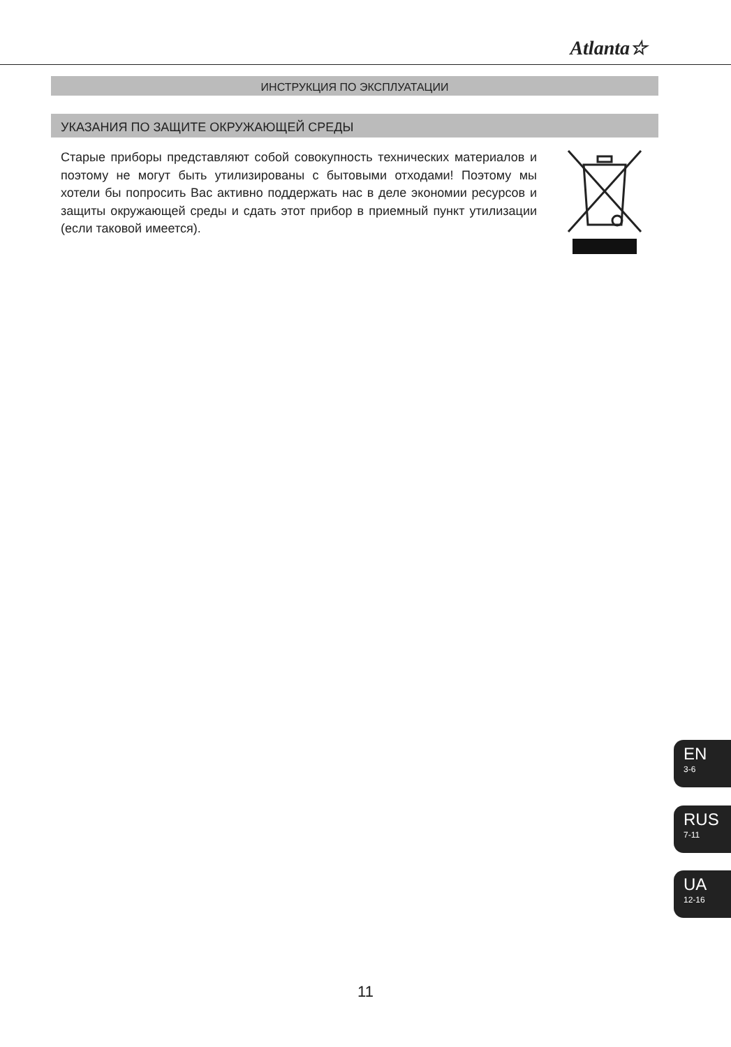Atlanta☆
ИНСТРУКЦИЯ ПО ЭКСПЛУАТАЦИИ
УКАЗАНИЯ ПО ЗАЩИТЕ ОКРУЖАЮЩЕЙ СРЕДЫ
Старые приборы представляют собой совокупность технических материалов и поэтому не могут быть утилизированы с бытовыми отходами! Поэтому мы хотели бы попросить Вас активно поддержать нас в деле экономии ресурсов и защиты окружающей среды и сдать этот прибор в приемный пункт утилизации (если таковой имеется).
EN
3-6
RUS
7-11
UA
12-16
11